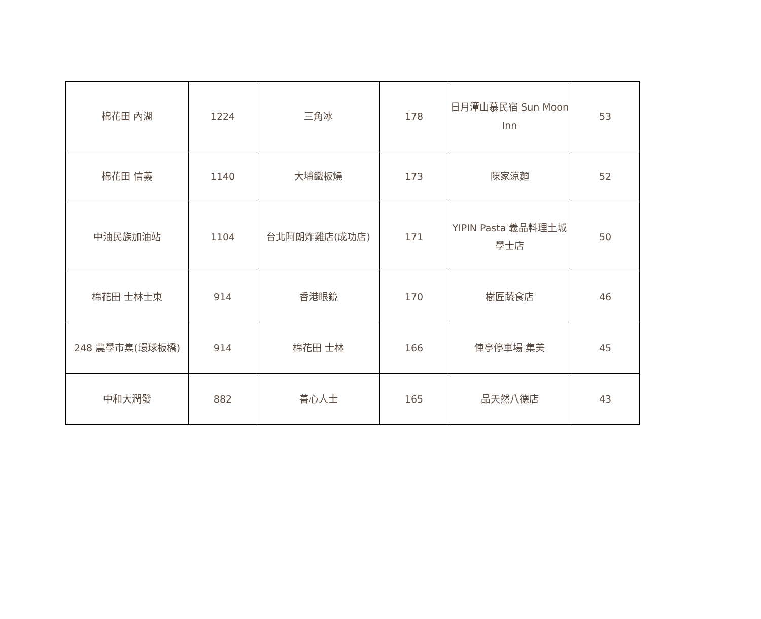| 棉花田 內湖 | 1224 | 三角冰 | 178 | 日月潭山慕民宿 Sun Moon Inn | 53 |
| 棉花田 信義 | 1140 | 大埔鐵板燒 | 173 | 陳家涼麵 | 52 |
| 中油民族加油站 | 1104 | 台北阿朗炸雞店(成功店) | 171 | YIPIN Pasta 義品料理土城學士店 | 50 |
| 棉花田 士林士東 | 914 | 香港眼鏡 | 170 | 樹匠蔬食店 | 46 |
| 248 農學市集(環球板橋) | 914 | 棉花田 士林 | 166 | 俥亭停車場 集美 | 45 |
| 中和大潤發 | 882 | 善心人士 | 165 | 品天然八德店 | 43 |